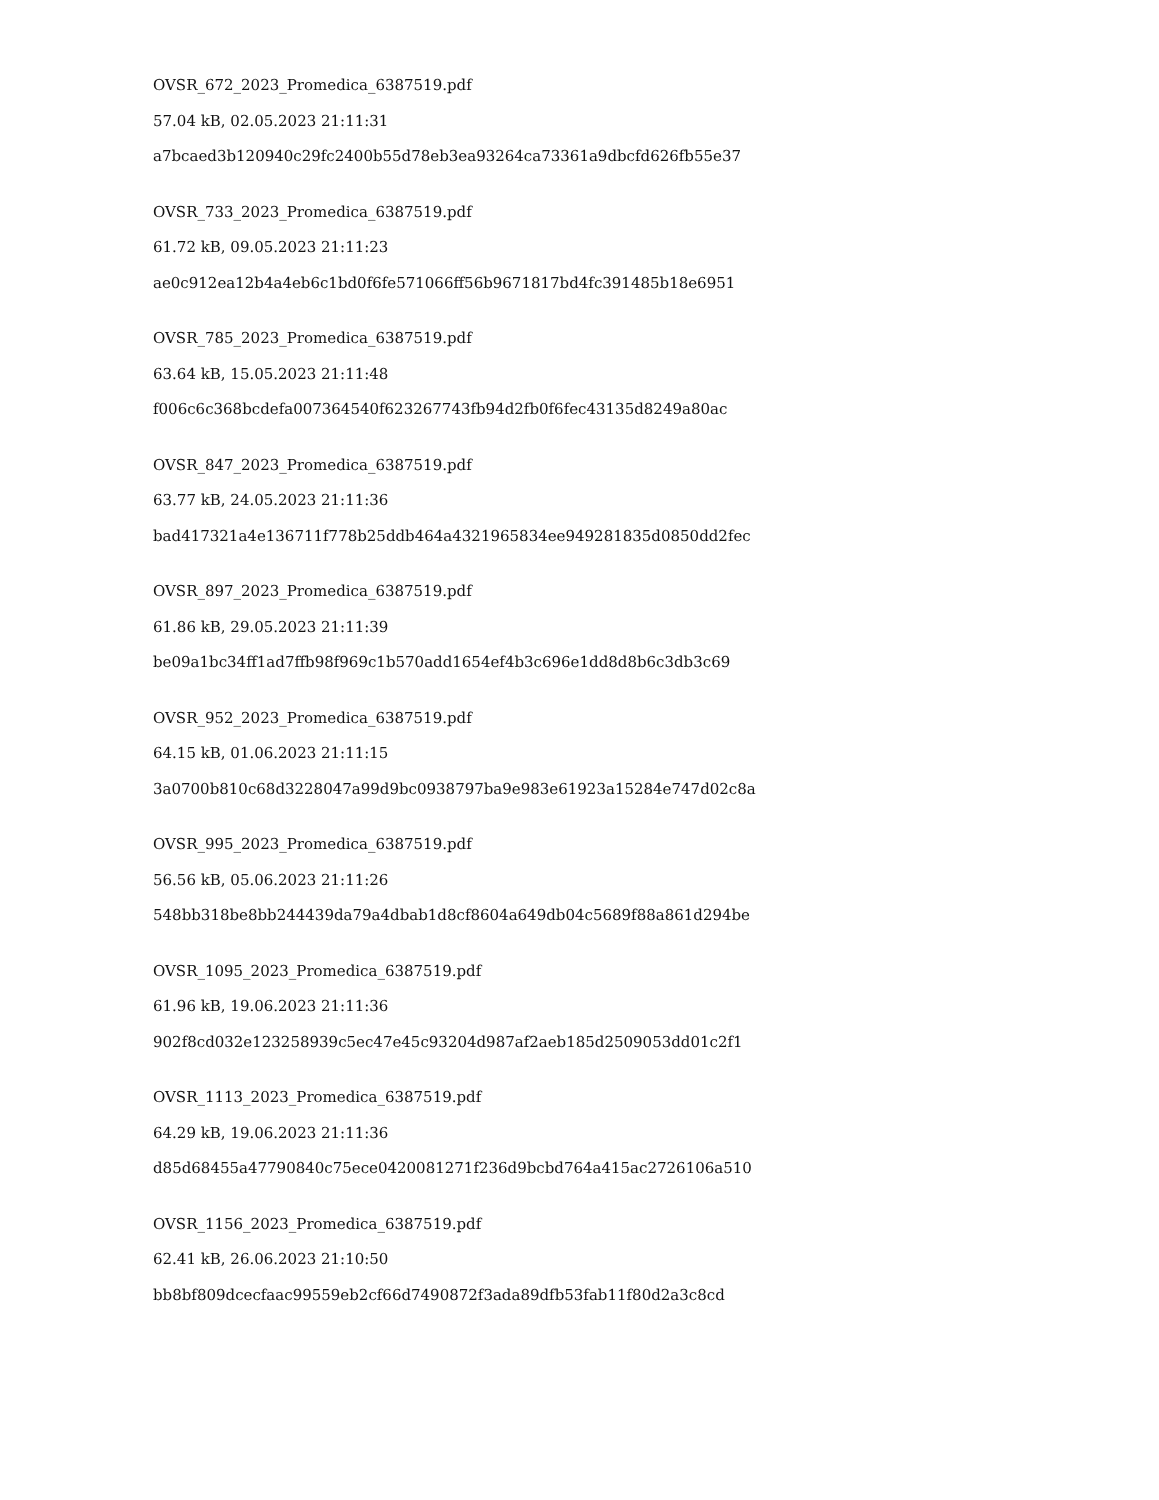OVSR_672_2023_Promedica_6387519.pdf
57.04 kB, 02.05.2023 21:11:31
a7bcaed3b120940c29fc2400b55d78eb3ea93264ca73361a9dbcfd626fb55e37
OVSR_733_2023_Promedica_6387519.pdf
61.72 kB, 09.05.2023 21:11:23
ae0c912ea12b4a4eb6c1bd0f6fe571066ff56b9671817bd4fc391485b18e6951
OVSR_785_2023_Promedica_6387519.pdf
63.64 kB, 15.05.2023 21:11:48
f006c6c368bcdefa007364540f623267743fb94d2fb0f6fec43135d8249a80ac
OVSR_847_2023_Promedica_6387519.pdf
63.77 kB, 24.05.2023 21:11:36
bad417321a4e136711f778b25ddb464a4321965834ee949281835d0850dd2fec
OVSR_897_2023_Promedica_6387519.pdf
61.86 kB, 29.05.2023 21:11:39
be09a1bc34ff1ad7ffb98f969c1b570add1654ef4b3c696e1dd8d8b6c3db3c69
OVSR_952_2023_Promedica_6387519.pdf
64.15 kB, 01.06.2023 21:11:15
3a0700b810c68d3228047a99d9bc0938797ba9e983e61923a15284e747d02c8a
OVSR_995_2023_Promedica_6387519.pdf
56.56 kB, 05.06.2023 21:11:26
548bb318be8bb244439da79a4dbab1d8cf8604a649db04c5689f88a861d294be
OVSR_1095_2023_Promedica_6387519.pdf
61.96 kB, 19.06.2023 21:11:36
902f8cd032e123258939c5ec47e45c93204d987af2aeb185d2509053dd01c2f1
OVSR_1113_2023_Promedica_6387519.pdf
64.29 kB, 19.06.2023 21:11:36
d85d68455a47790840c75ece0420081271f236d9bcbd764a415ac2726106a510
OVSR_1156_2023_Promedica_6387519.pdf
62.41 kB, 26.06.2023 21:10:50
bb8bf809dcecfaac99559eb2cf66d7490872f3ada89dfb53fab11f80d2a3c8cd